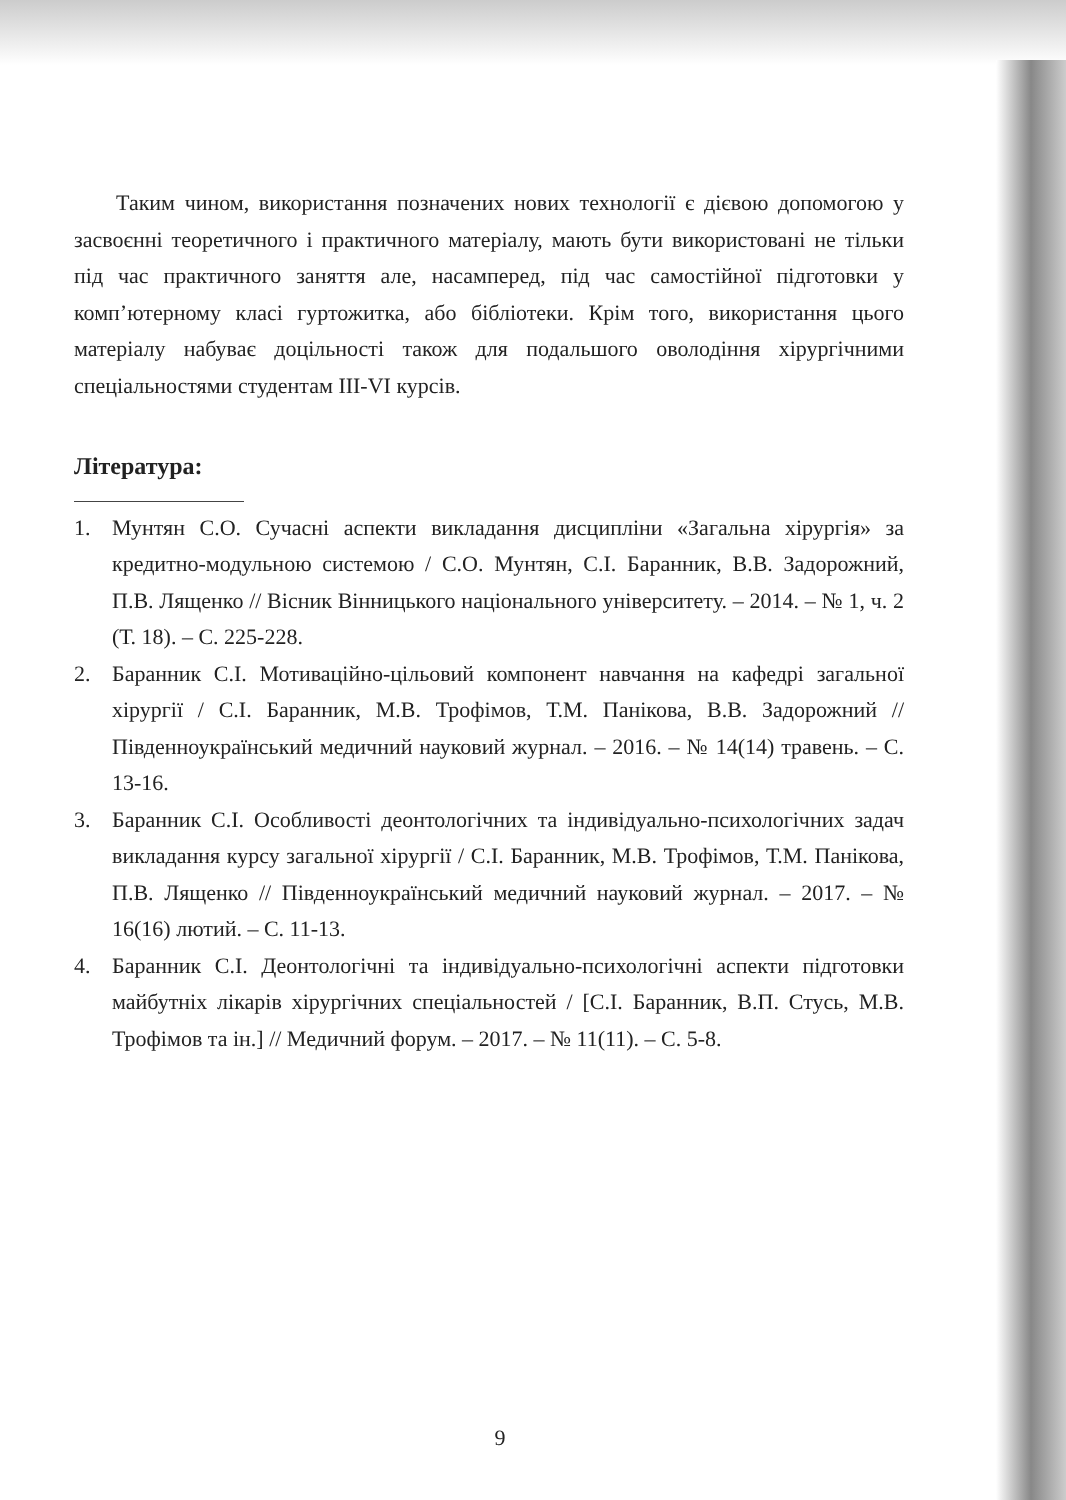Таким чином, використання позначених нових технології є дієвою допомогою у засвоєнні теоретичного і практичного матеріалу, мають бути використовані не тільки під час практичного заняття але, насамперед, під час самостійної підготовки у комп’ютерному класі гуртожитка, або бібліотеки. Крім того, використання цього матеріалу набуває доцільності також для подальшого оволодіння хірургічними спеціальностями студентам III-VI курсів.
Література:
1. Мунтян С.О. Сучасні аспекти викладання дисципліни «Загальна хірургія» за кредитно-модульною системою / С.О. Мунтян, С.І. Баранник, В.В. Задорожний, П.В. Лященко // Вісник Вінницького національного університету. – 2014. – № 1, ч. 2 (Т. 18). – С. 225-228.
2. Баранник С.І. Мотиваційно-цільовий компонент навчання на кафедрі загальної хірургії / С.І. Баранник, М.В. Трофімов, Т.М. Панікова, В.В. Задорожний // Південноукраїнський медичний науковий журнал. – 2016. – № 14(14) травень. – С. 13-16.
3. Баранник С.І. Особливості деонтологічних та індивідуально-психологічних задач викладання курсу загальної хірургії / С.І. Баранник, М.В. Трофімов, Т.М. Панікова, П.В. Лященко // Південноукраїнський медичний науковий журнал. – 2017. – № 16(16) лютий. – С. 11-13.
4. Баранник С.І. Деонтологічні та індивідуально-психологічні аспекти підготовки майбутніх лікарів хірургічних спеціальностей / [С.І. Баранник, В.П. Стусь, М.В. Трофімов та ін.] // Медичний форум. – 2017. – № 11(11). – С. 5-8.
9